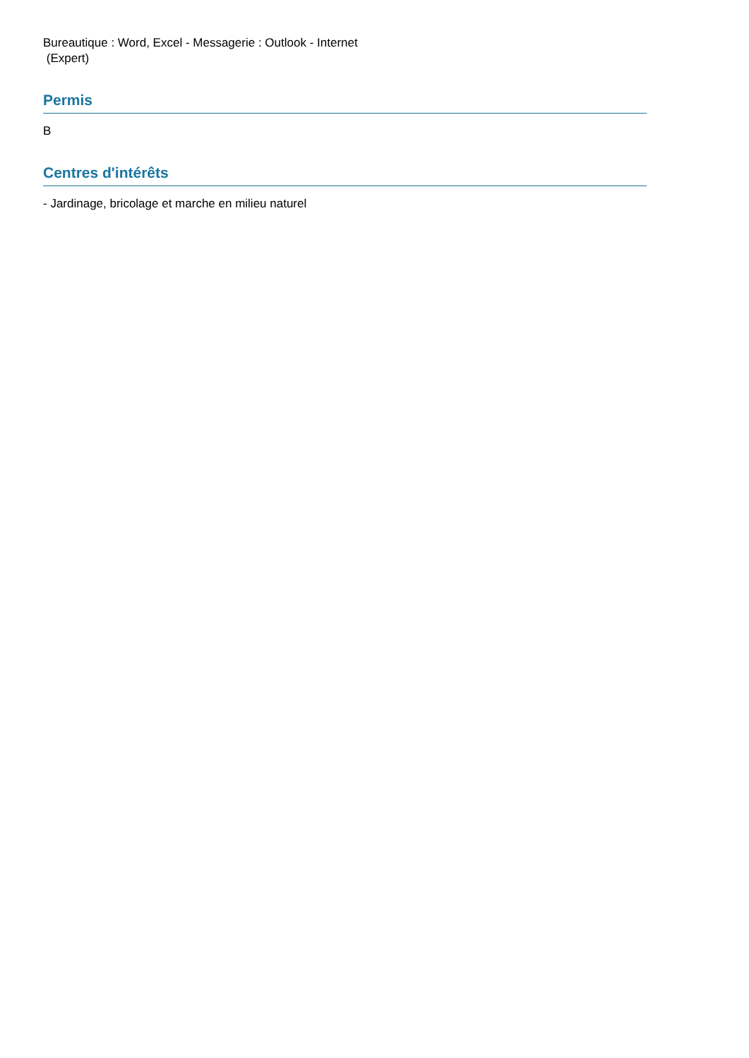Bureautique : Word, Excel - Messagerie : Outlook - Internet
(Expert)
Permis
B
Centres d'intérêts
- Jardinage, bricolage et marche en milieu naturel